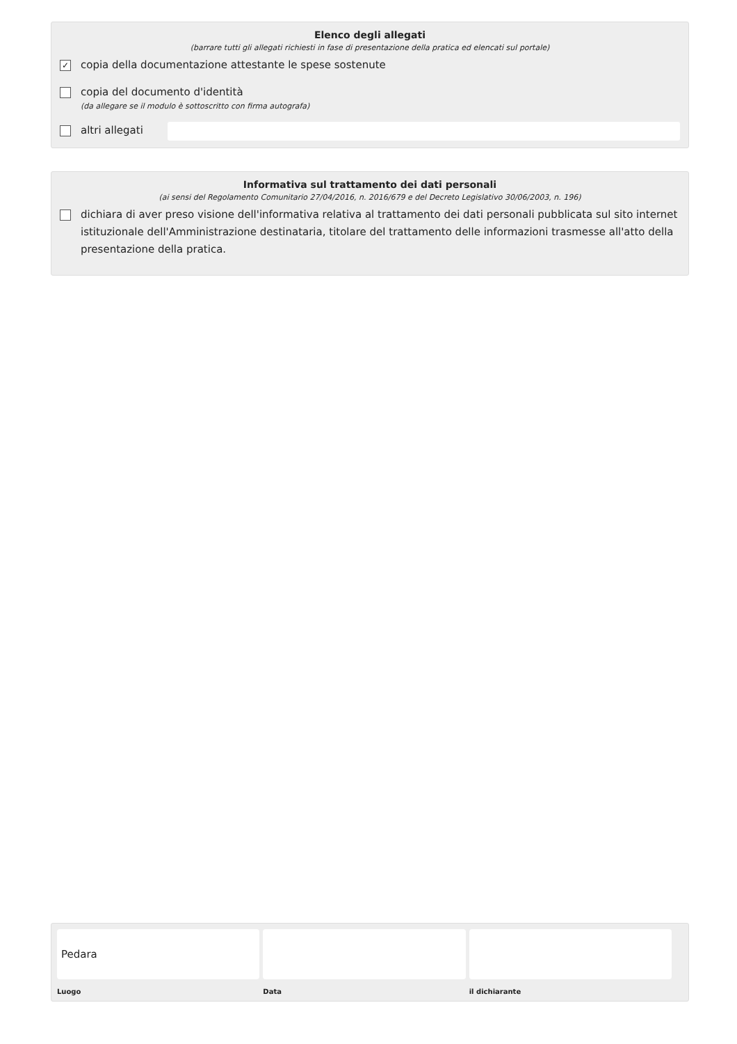Elenco degli allegati
(barrare tutti gli allegati richiesti in fase di presentazione della pratica ed elencati sul portale)
✓ copia della documentazione attestante le spese sostenute
copia del documento d'identità
(da allegare se il modulo è sottoscritto con firma autografa)
altri allegati
Informativa sul trattamento dei dati personali
(ai sensi del Regolamento Comunitario 27/04/2016, n. 2016/679 e del Decreto Legislativo 30/06/2003, n. 196)
dichiara di aver preso visione dell'informativa relativa al trattamento dei dati personali pubblicata sul sito internet istituzionale dell'Amministrazione destinataria, titolare del trattamento delle informazioni trasmesse all'atto della presentazione della pratica.
Pedara
Luogo
Data il dichiarante